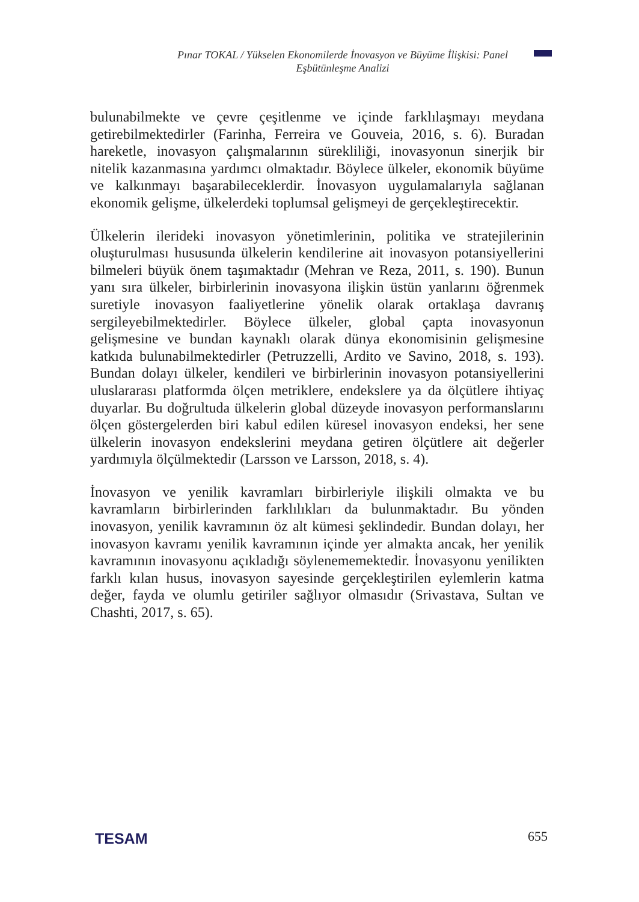Pınar TOKAL / Yükselen Ekonomilerde İnovasyon ve Büyüme İlişkisi: Panel Eşbütünleşme Analizi
bulunabilmekte ve çevre çeşitlenme ve içinde farklılaşmayı meydana getirebilmektedirler (Farinha, Ferreira ve Gouveia, 2016, s. 6). Buradan hareketle, inovasyon çalışmalarının sürekliliği, inovasyonun sinerjik bir nitelik kazanmasına yardımcı olmaktadır. Böylece ülkeler, ekonomik büyüme ve kalkınmayı başarabileceklerdir. İnovasyon uygulamalarıyla sağlanan ekonomik gelişme, ülkelerdeki toplumsal gelişmeyi de gerçekleştirecektir.
Ülkelerin ilerideki inovasyon yönetimlerinin, politika ve stratejilerinin oluşturulması hususunda ülkelerin kendilerine ait inovasyon potansiyellerini bilmeleri büyük önem taşımaktadır (Mehran ve Reza, 2011, s. 190). Bunun yanı sıra ülkeler, birbirlerinin inovasyona ilişkin üstün yanlarını öğrenmek suretiyle inovasyon faaliyetlerine yönelik olarak ortaklaşa davranış sergileyebilmektedirler. Böylece ülkeler, global çapta inovasyonun gelişmesine ve bundan kaynaklı olarak dünya ekonomisinin gelişmesine katkıda bulunabilmektedirler (Petruzzelli, Ardito ve Savino, 2018, s. 193). Bundan dolayı ülkeler, kendileri ve birbirlerinin inovasyon potansiyellerini uluslararası platformda ölçen metriklere, endekslere ya da ölçütlere ihtiyaç duyarlar. Bu doğrultuda ülkelerin global düzeyde inovasyon performanslarını ölçen göstergelerden biri kabul edilen küresel inovasyon endeksi, her sene ülkelerin inovasyon endekslerini meydana getiren ölçütlere ait değerler yardımıyla ölçülmektedir (Larsson ve Larsson, 2018, s. 4).
İnovasyon ve yenilik kavramları birbirleriyle ilişkili olmakta ve bu kavramların birbirlerinden farklılıkları da bulunmaktadır. Bu yönden inovasyon, yenilik kavramının öz alt kümesi şeklindedir. Bundan dolayı, her inovasyon kavramı yenilik kavramının içinde yer almakta ancak, her yenilik kavramının inovasyonu açıkladığı söylenememektedir. İnovasyonu yenilikten farklı kılan husus, inovasyon sayesinde gerçekleştirilen eylemlerin katma değer, fayda ve olumlu getiriler sağlıyor olmasıdır (Srivastava, Sultan ve Chashti, 2017, s. 65).
TESAM 655